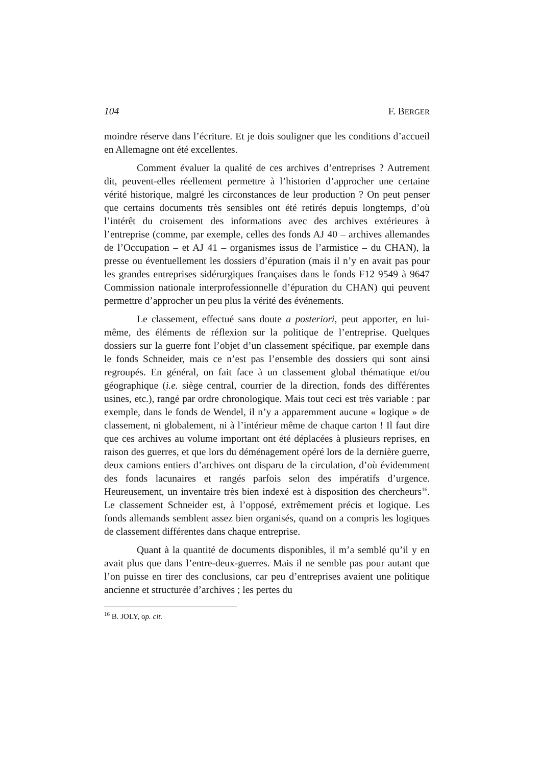104 F. BERGER
moindre réserve dans l’écriture. Et je dois souligner que les conditions d’accueil en Allemagne ont été excellentes.
Comment évaluer la qualité de ces archives d’entreprises ? Autrement dit, peuvent-elles réellement permettre à l’historien d’approcher une certaine vérité historique, malgré les circonstances de leur production ? On peut penser que certains documents très sensibles ont été retirés depuis longtemps, d’où l’intérêt du croisement des informations avec des archives extérieures à l’entreprise (comme, par exemple, celles des fonds AJ 40 – archives allemandes de l’Occupation – et AJ 41 – organismes issus de l’armistice – du CHAN), la presse ou éventuellement les dossiers d’épuration (mais il n’y en avait pas pour les grandes entreprises sidérurgiques françaises dans le fonds F12 9549 à 9647 Commission nationale interprofessionnelle d’épuration du CHAN) qui peuvent permettre d’approcher un peu plus la vérité des événements.
Le classement, effectué sans doute a posteriori, peut apporter, en lui-même, des éléments de réflexion sur la politique de l’entreprise. Quelques dossiers sur la guerre font l’objet d’un classement spécifique, par exemple dans le fonds Schneider, mais ce n’est pas l’ensemble des dossiers qui sont ainsi regroupés. En général, on fait face à un classement global thématique et/ou géographique (i.e. siège central, courrier de la direction, fonds des différentes usines, etc.), rangé par ordre chronologique. Mais tout ceci est très variable : par exemple, dans le fonds de Wendel, il n’y a apparemment aucune « logique » de classement, ni globalement, ni à l’intérieur même de chaque carton ! Il faut dire que ces archives au volume important ont été déplacées à plusieurs reprises, en raison des guerres, et que lors du déménagement opéré lors de la dernière guerre, deux camions entiers d’archives ont disparu de la circulation, d’où évidemment des fonds lacunaires et rangés parfois selon des impératifs d’urgence. Heureusement, un inventaire très bien indexé est à disposition des chercheurs<sup>16</sup>. Le classement Schneider est, à l’opposé, extrêmement précis et logique. Les fonds allemands semblent assez bien organisés, quand on a compris les logiques de classement différentes dans chaque entreprise.
Quant à la quantité de documents disponibles, il m’a semblé qu’il y en avait plus que dans l’entre-deux-guerres. Mais il ne semble pas pour autant que l’on puisse en tirer des conclusions, car peu d’entreprises avaient une politique ancienne et structurée d’archives ; les pertes du
<sup>16</sup> B. JOLY, op. cit.